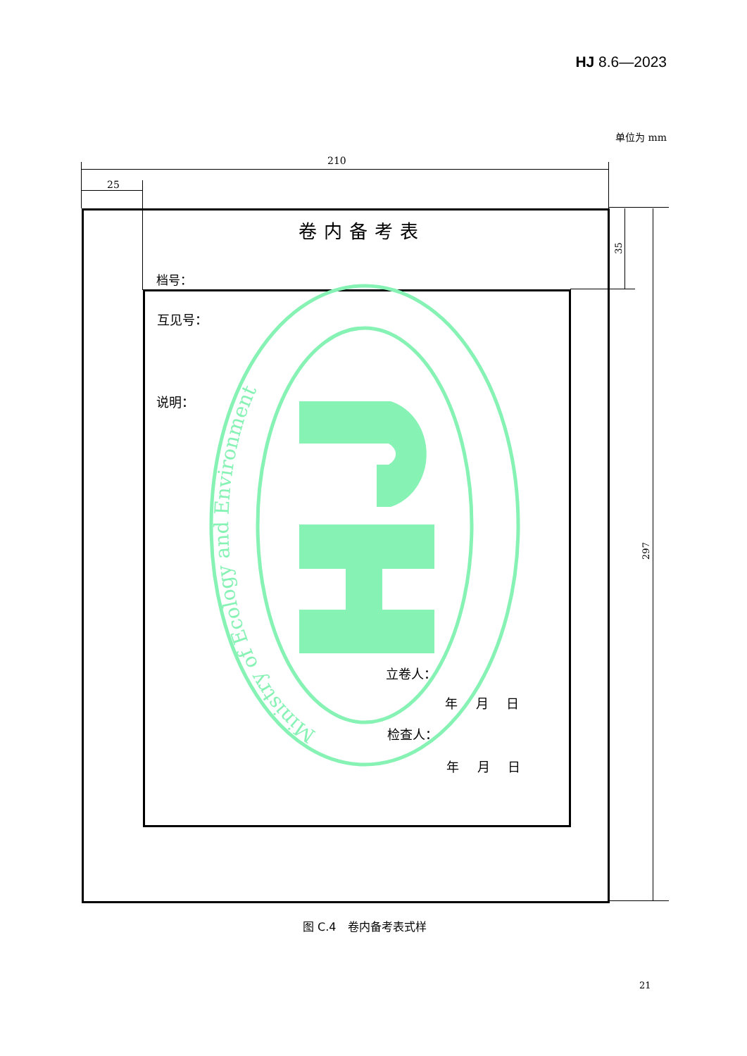Ministry of Ecology and Environment
HJ 8.6—2023
单位为 mm
210
25
卷内备考表
35
档号：
互见号：
说明：
297
立卷人：
年 月 日
检查人：
年 月 日
图 C.4　卷内备考表式样
21